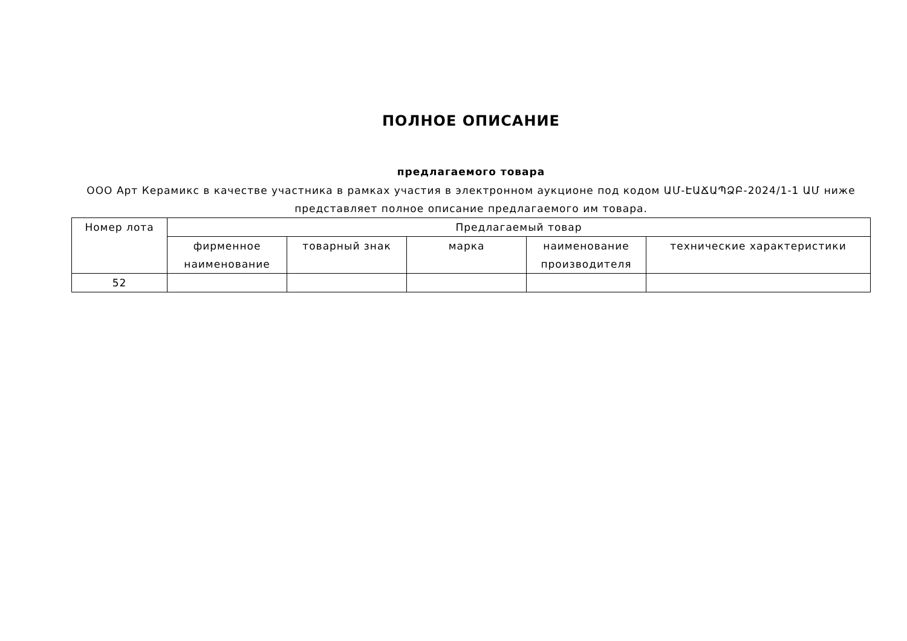ПОЛНОЕ ОПИСАНИЕ
предлагаемого товара
ООО Арт Керамикс в качестве участника в рамках участия в электронном аукционе под кодом ԱՄ-ԷԱՃԱՊՁԲ-2024/1-1 ԱՄ ниже представляет полное описание предлагаемого им товара.
| Номер лота | Предлагаемый товар | | | | |
| --- | --- | --- | --- | --- | --- |
| | фирменное наименование | товарный знак | марка | наименование производителя | технические характеристики |
| 52 | | | | | |